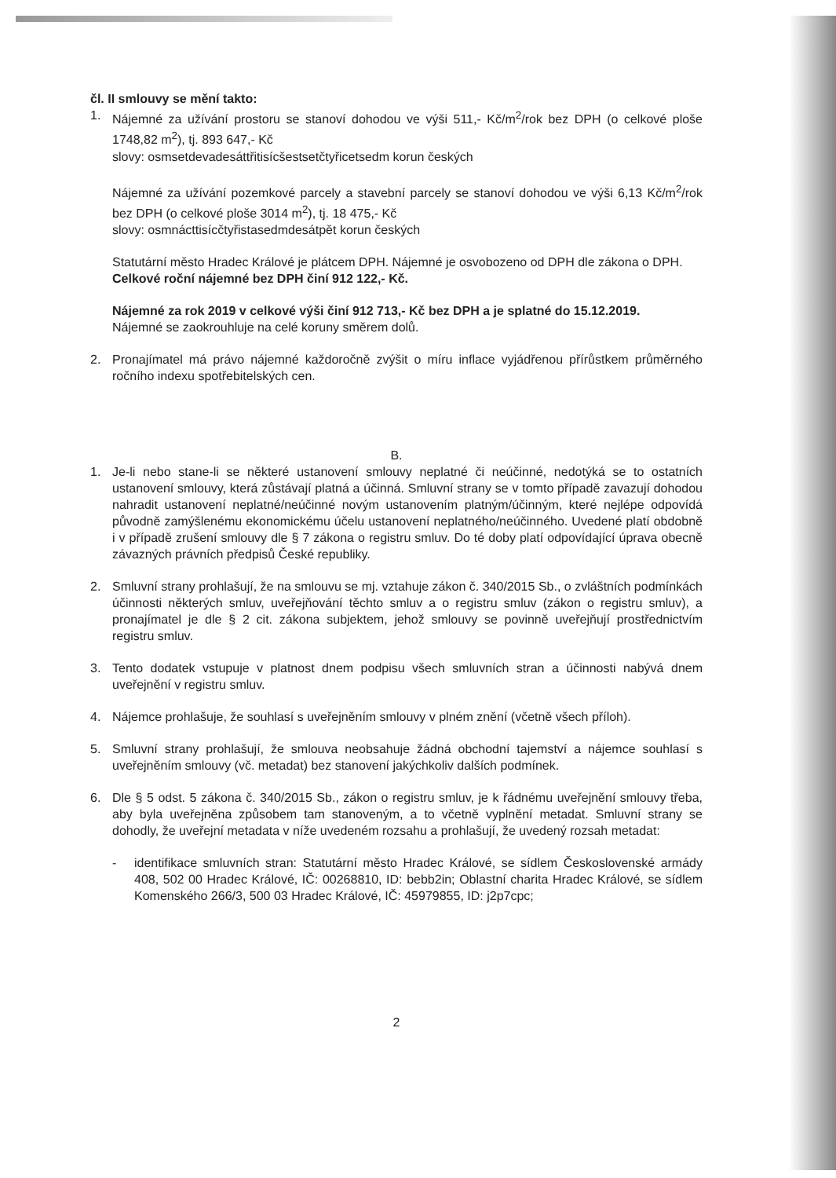čl. II smlouvy se mění takto:
1. Nájemné za užívání prostoru se stanoví dohodou ve výši 511,- Kč/m<sup>2</sup>/rok bez DPH (o celkové ploše 1748,82 m<sup>2</sup>), tj. 893 647,- Kč
slovy: osmsetdevadesáttřitisícšestsetčtyřicetsedm korun českých
Nájemné za užívání pozemkové parcely a stavební parcely se stanoví dohodou ve výši 6,13 Kč/m<sup>2</sup>/rok bez DPH (o celkové ploše 3014 m<sup>2</sup>), tj. 18 475,- Kč
slovy: osmnácttisícčtyřistasedmdesátpět korun českých
Statutární město Hradec Králové je plátcem DPH. Nájemné je osvobozeno od DPH dle zákona o DPH.
Celkové roční nájemné bez DPH činí 912 122,- Kč.
Nájemné za rok 2019 v celkové výši činí 912 713,- Kč bez DPH a je splatné do 15.12.2019.
Nájemné se zaokrouhluje na celé koruny směrem dolů.
2. Pronajímatel má právo nájemné každoročně zvýšit o míru inflace vyjádřenou přírůstkem průměrného ročního indexu spotřebitelských cen.
B.
1. Je-li nebo stane-li se některé ustanovení smlouvy neplatné či neúčinné, nedotýká se to ostatních ustanovení smlouvy, která zůstávají platná a účinná. Smluvní strany se v tomto případě zavazují dohodou nahradit ustanovení neplatné/neúčinné novým ustanovením platným/účinným, které nejlépe odpovídá původně zamýšlenému ekonomickému účelu ustanovení neplatného/neúčinného. Uvedené platí obdobně i v případě zrušení smlouvy dle § 7 zákona o registru smluv. Do té doby platí odpovídající úprava obecně závazných právních předpisů České republiky.
2. Smluvní strany prohlašují, že na smlouvu se mj. vztahuje zákon č. 340/2015 Sb., o zvláštních podmínkách účinnosti některých smluv, uveřejňování těchto smluv a o registru smluv (zákon o registru smluv), a pronajímatel je dle § 2 cit. zákona subjektem, jehož smlouvy se povinně uveřejňují prostřednictvím registru smluv.
3. Tento dodatek vstupuje v platnost dnem podpisu všech smluvních stran a účinnosti nabývá dnem uveřejnění v registru smluv.
4. Nájemce prohlašuje, že souhlasí s uveřejněním smlouvy v plném znění (včetně všech příloh).
5. Smluvní strany prohlašují, že smlouva neobsahuje žádná obchodní tajemství a nájemce souhlasí s uveřejněním smlouvy (vč. metadat) bez stanovení jakýchkoliv dalších podmínek.
6. Dle § 5 odst. 5 zákona č. 340/2015 Sb., zákon o registru smluv, je k řádnému uveřejnění smlouvy třeba, aby byla uveřejněna způsobem tam stanoveným, a to včetně vyplnění metadat. Smluvní strany se dohodly, že uveřejní metadata v níže uvedeném rozsahu a prohlašují, že uvedený rozsah metadat:
- identifikace smluvních stran: Statutární město Hradec Králové, se sídlem Československé armády 408, 502 00 Hradec Králové, IČ: 00268810, ID: bebb2in; Oblastní charita Hradec Králové, se sídlem Komenského 266/3, 500 03 Hradec Králové, IČ: 45979855, ID: j2p7cpc;
2